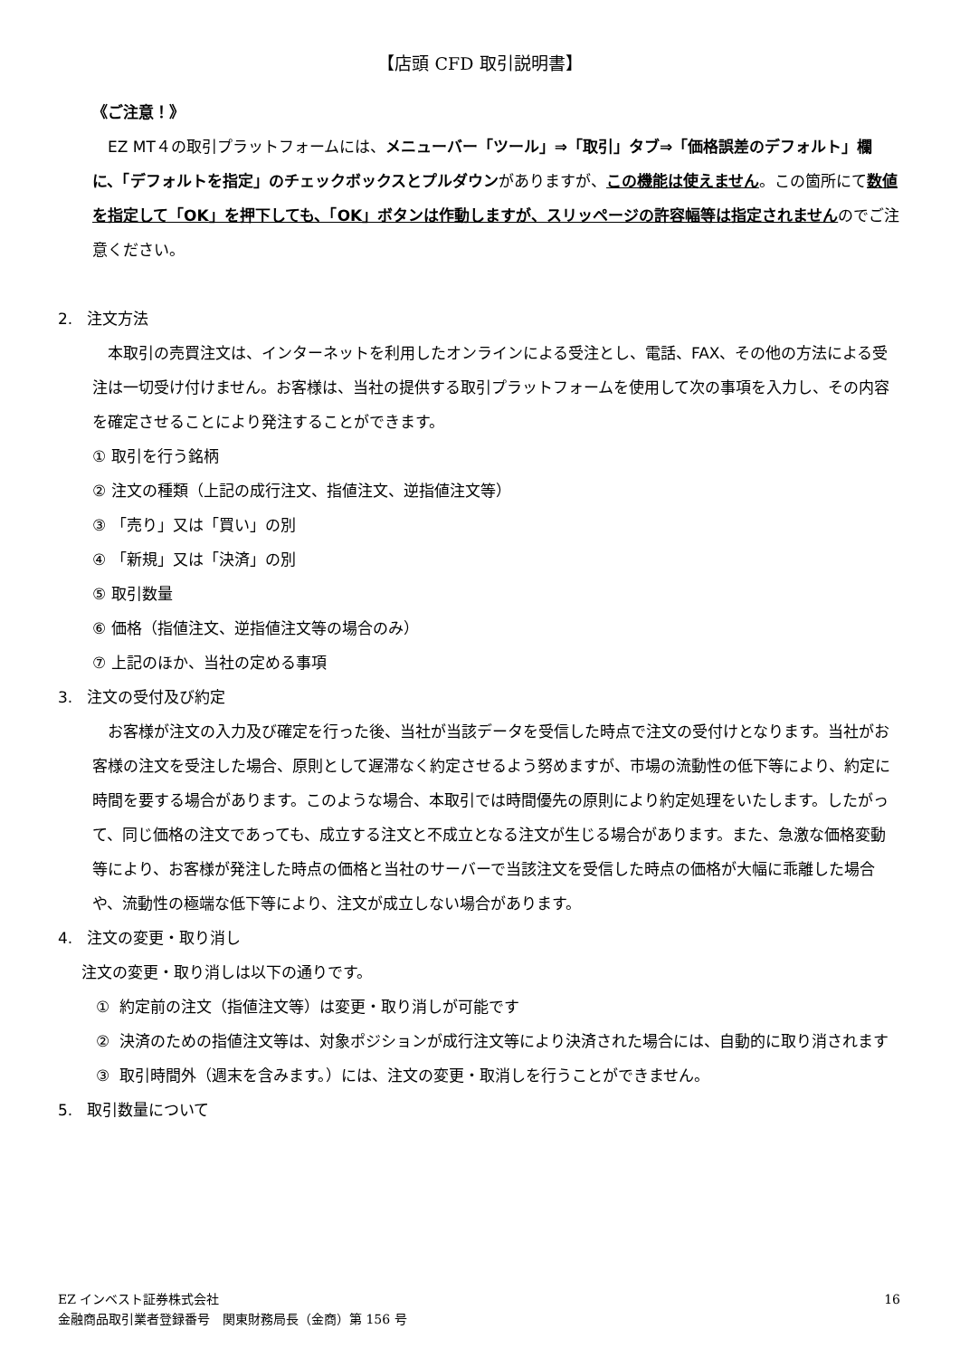【店頭 CFD 取引説明書】
《ご注意！》
EZ MT４の取引プラットフォームには、メニューバー「ツール」⇒「取引」タブ⇒「価格誤差のデフォルト」欄に、「デフォルトを指定」のチェックボックスとプルダウンがありますが、この機能は使えません。この箇所にて数値を指定して「OK」を押下しても、「OK」ボタンは作動しますが、スリッページの許容幅等は指定されませんのでご注意ください。
2. 注文方法
本取引の売買注文は、インターネットを利用したオンラインによる受注とし、電話、FAX、その他の方法による受注は一切受け付けません。お客様は、当社の提供する取引プラットフォームを使用して次の事項を入力し、その内容を確定させることにより発注することができます。
① 取引を行う銘柄
② 注文の種類（上記の成行注文、指値注文、逆指値注文等）
③ 「売り」又は「買い」の別
④ 「新規」又は「決済」の別
⑤ 取引数量
⑥ 価格（指値注文、逆指値注文等の場合のみ）
⑦ 上記のほか、当社の定める事項
3. 注文の受付及び約定
お客様が注文の入力及び確定を行った後、当社が当該データを受信した時点で注文の受付けとなります。当社がお客様の注文を受注した場合、原則として遅滞なく約定させるよう努めますが、市場の流動性の低下等により、約定に時間を要する場合があります。このような場合、本取引では時間優先の原則により約定処理をいたします。したがって、同じ価格の注文であっても、成立する注文と不成立となる注文が生じる場合があります。また、急激な価格変動等により、お客様が発注した時点の価格と当社のサーバーで当該注文を受信した時点の価格が大幅に乖離した場合や、流動性の極端な低下等により、注文が成立しない場合があります。
4. 注文の変更・取り消し
注文の変更・取り消しは以下の通りです。
① 約定前の注文（指値注文等）は変更・取り消しが可能です
② 決済のための指値注文等は、対象ポジションが成行注文等により決済された場合には、自動的に取り消されます
③ 取引時間外（週末を含みます。）には、注文の変更・取消しを行うことができません。
5. 取引数量について
EZ インベスト証券株式会社
金融商品取引業者登録番号　関東財務局長（金商）第 156 号
16